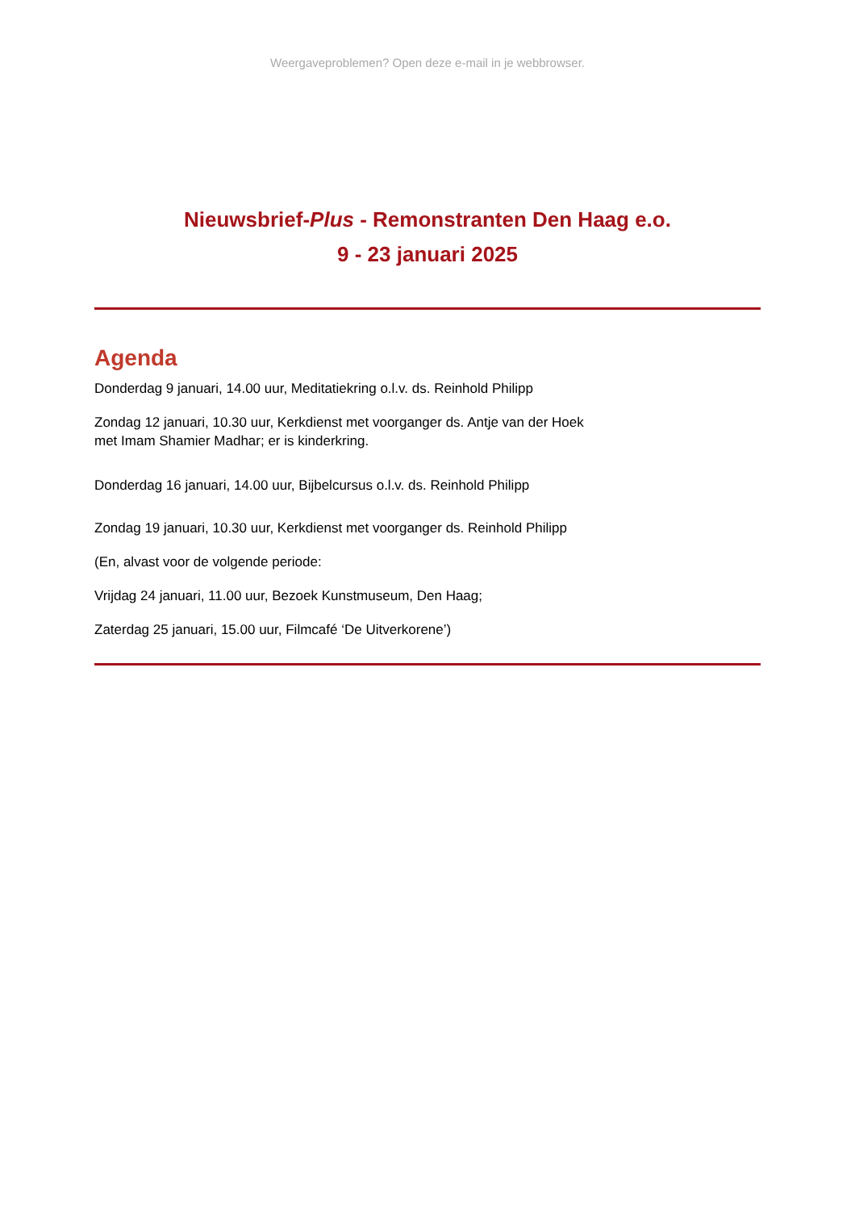Weergaveproblemen? Open deze e-mail in je webbrowser.
Nieuwsbrief-Plus - Remonstranten Den Haag e.o.
9 - 23 januari 2025
Agenda
Donderdag 9 januari, 14.00 uur, Meditatiekring o.l.v. ds. Reinhold Philipp
Zondag 12 januari, 10.30 uur, Kerkdienst met voorganger ds. Antje van der Hoek
met Imam Shamier Madhar; er is kinderkring.
Donderdag 16 januari, 14.00 uur, Bijbelcursus o.l.v. ds. Reinhold Philipp
Zondag 19 januari, 10.30 uur, Kerkdienst met voorganger ds. Reinhold Philipp
(En, alvast voor de volgende periode:
Vrijdag 24 januari, 11.00 uur, Bezoek Kunstmuseum, Den Haag;
Zaterdag 25 januari, 15.00 uur, Filmcafé ‘De Uitverkorene’)